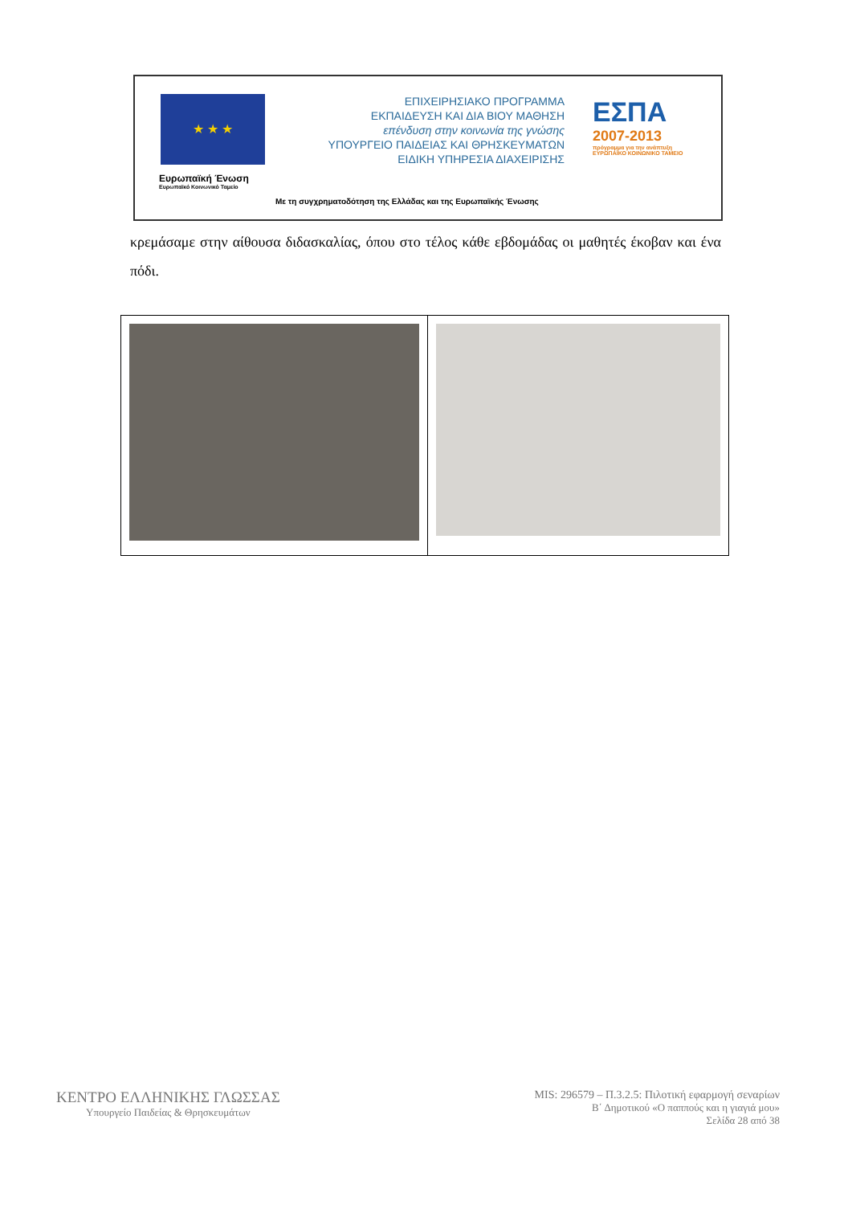★ ★ ★
Ευρωπαϊκή Ένωση
Ευρωπαϊκό Κοινωνικό Ταμείο
ΕΠΙΧΕΙΡΗΣΙΑΚΟ ΠΡΟΓΡΑΜΜΑ
ΕΚΠΑΙΔΕΥΣΗ ΚΑΙ ΔΙΑ ΒΙΟΥ ΜΑΘΗΣΗ
επένδυση στην κοινωνία της γνώσης
ΥΠΟΥΡΓΕΙΟ ΠΑΙΔΕΙΑΣ ΚΑΙ ΘΡΗΣΚΕΥΜΑΤΩΝ
ΕΙΔΙΚΗ ΥΠΗΡΕΣΙΑ ΔΙΑΧΕΙΡΙΣΗΣ
ΕΣΠΑ
2007-2013
πρόγραμμα για την ανάπτυξη
ΕΥΡΩΠΑΪΚΟ ΚΟΙΝΩΝΙΚΟ ΤΑΜΕΙΟ
Με τη συγχρηματοδότηση της Ελλάδας και της Ευρωπαϊκής Ένωσης
κρεμάσαμε στην αίθουσα διδασκαλίας, όπου στο τέλος κάθε εβδομάδας οι μαθητές έκοβαν και ένα πόδι.
ΚΕΝΤΡΟ ΕΛΛΗΝΙΚΗΣ ΓΛΩΣΣΑΣ
Υπουργείο Παιδείας & Θρησκευμάτων
MIS: 296579 – Π.3.2.5: Πιλοτική εφαρμογή σεναρίων
Β΄ Δημοτικού «Ο παππούς και η γιαγιά μου»
Σελίδα 28 από 38